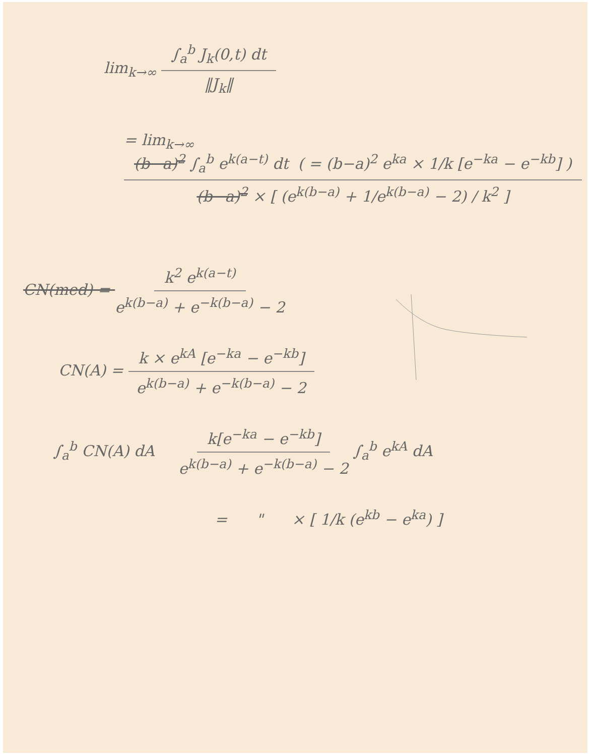lim<sub>k→∞</sub> ∫<sub>a</sub><sup>b</sup> J<sub>k</sub>(0,t) dt ‖J<sub>k</sub>‖
= lim<sub>k→∞</sub> (b−a)<sup>2</sup> ∫<sub>a</sub><sup>b</sup> e<sup>k(a−t)</sup> dt ( = (b−a)<sup>2</sup> e<sup>ka</sup> × 1/k [e<sup>−ka</sup> − e<sup>−kb</sup>] ) (b−a)<sup>2</sup> × [ (e<sup>k(b−a)</sup> + 1/e<sup>k(b−a)</sup> − 2) / k<sup>2</sup> ]
CN(med) = k<sup>2</sup> e<sup>k(a−t)</sup> e<sup>k(b−a)</sup> + e<sup>−k(b−a)</sup> − 2
CN(A) = k × e<sup>kA</sup> [e<sup>−ka</sup> − e<sup>−kb</sup>] e<sup>k(b−a)</sup> + e<sup>−k(b−a)</sup> − 2
∫<sub>a</sub><sup>b</sup> CN(A) dA k[e<sup>−ka</sup> − e<sup>−kb</sup>] e<sup>k(b−a)</sup> + e<sup>−k(b−a)</sup> − 2 ∫<sub>a</sub><sup>b</sup> e<sup>kA</sup> dA
= " × [ 1/k (e<sup>kb</sup> − e<sup>ka</sup>) ]